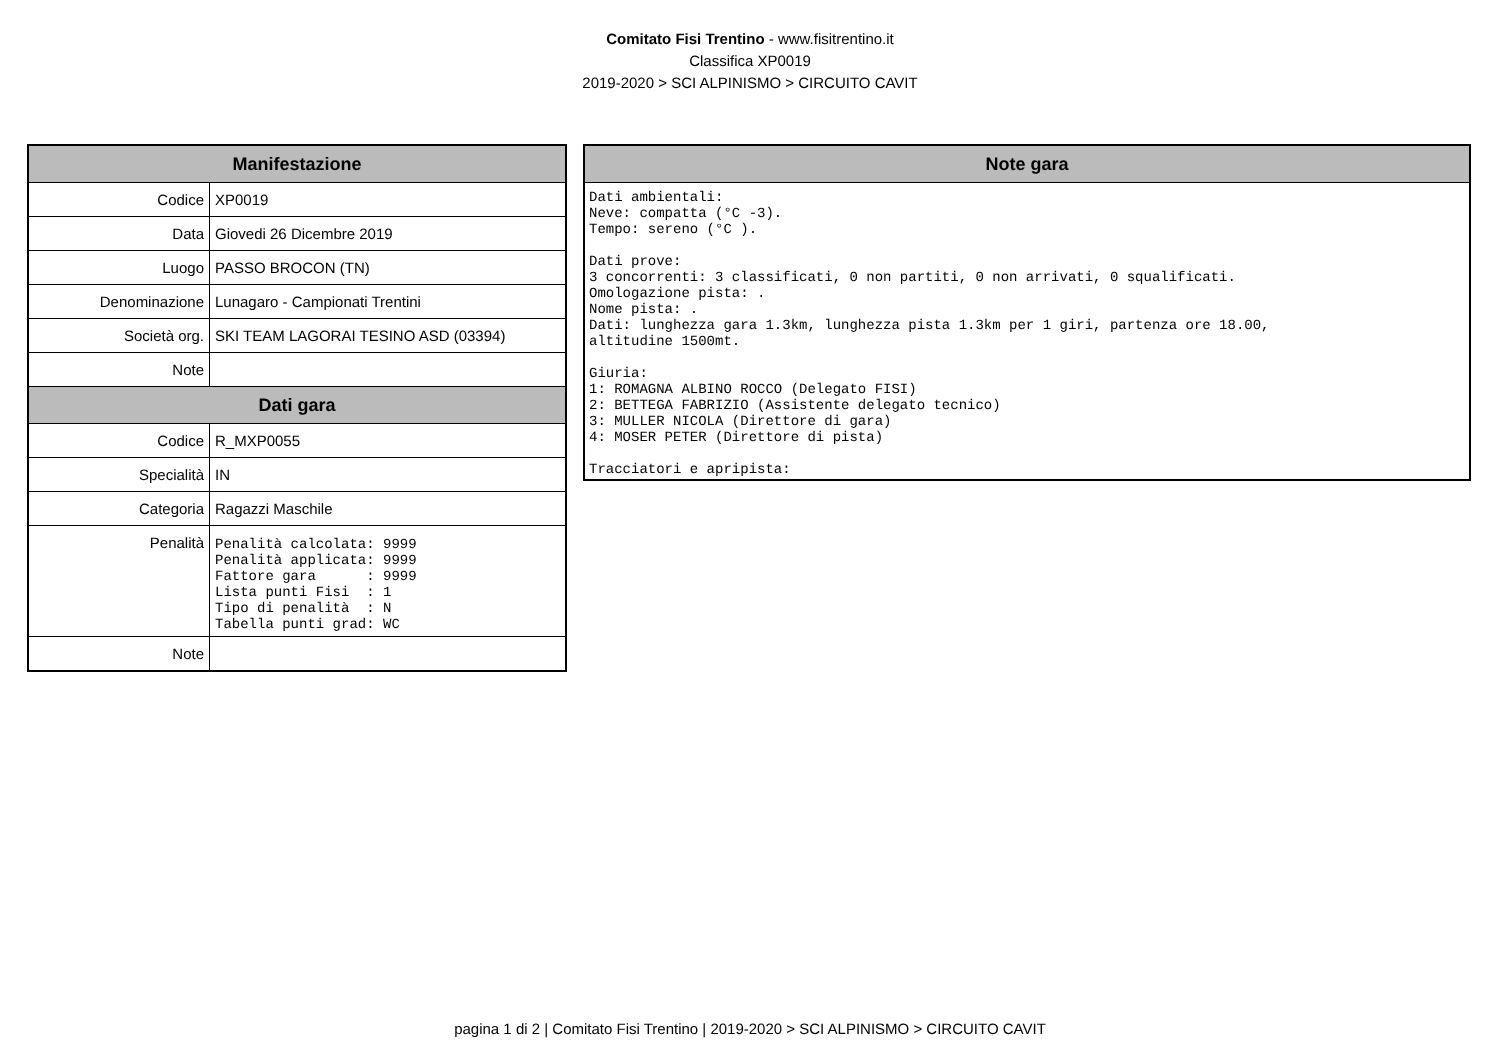Comitato Fisi Trentino - www.fisitrentino.it
Classifica XP0019
2019-2020 > SCI ALPINISMO > CIRCUITO CAVIT
| Manifestazione | |
| --- | --- |
| Codice | XP0019 |
| Data | Giovedi 26 Dicembre 2019 |
| Luogo | PASSO BROCON (TN) |
| Denominazione | Lunagaro - Campionati Trentini |
| Società org. | SKI TEAM LAGORAI TESINO ASD (03394) |
| Note | |
| Dati gara | |
| Codice | R_MXP0055 |
| Specialità | IN |
| Categoria | Ragazzi Maschile |
| Penalità | Penalità calcolata: 9999 Penalità applicata: 9999 Fattore gara : 9999 Lista punti Fisi : 1 Tipo di penalità : N Tabella punti grad: WC |
| Note | |
| Note gara |
| --- |
| Dati ambientali: Neve: compatta (°C -3). Tempo: sereno (°C ). Dati prove: 3 concorrenti: 3 classificati, 0 non partiti, 0 non arrivati, 0 squalificati. Omologazione pista: . Nome pista: . Dati: lunghezza gara 1.3km, lunghezza pista 1.3km per 1 giri, partenza ore 18.00, altitudine 1500mt. Giuria: 1: ROMAGNA ALBINO ROCCO (Delegato FISI) 2: BETTEGA FABRIZIO (Assistente delegato tecnico) 3: MULLER NICOLA (Direttore di gara) 4: MOSER PETER (Direttore di pista) Tracciatori e apripista: |
pagina 1 di 2 | Comitato Fisi Trentino | 2019-2020 > SCI ALPINISMO > CIRCUITO CAVIT